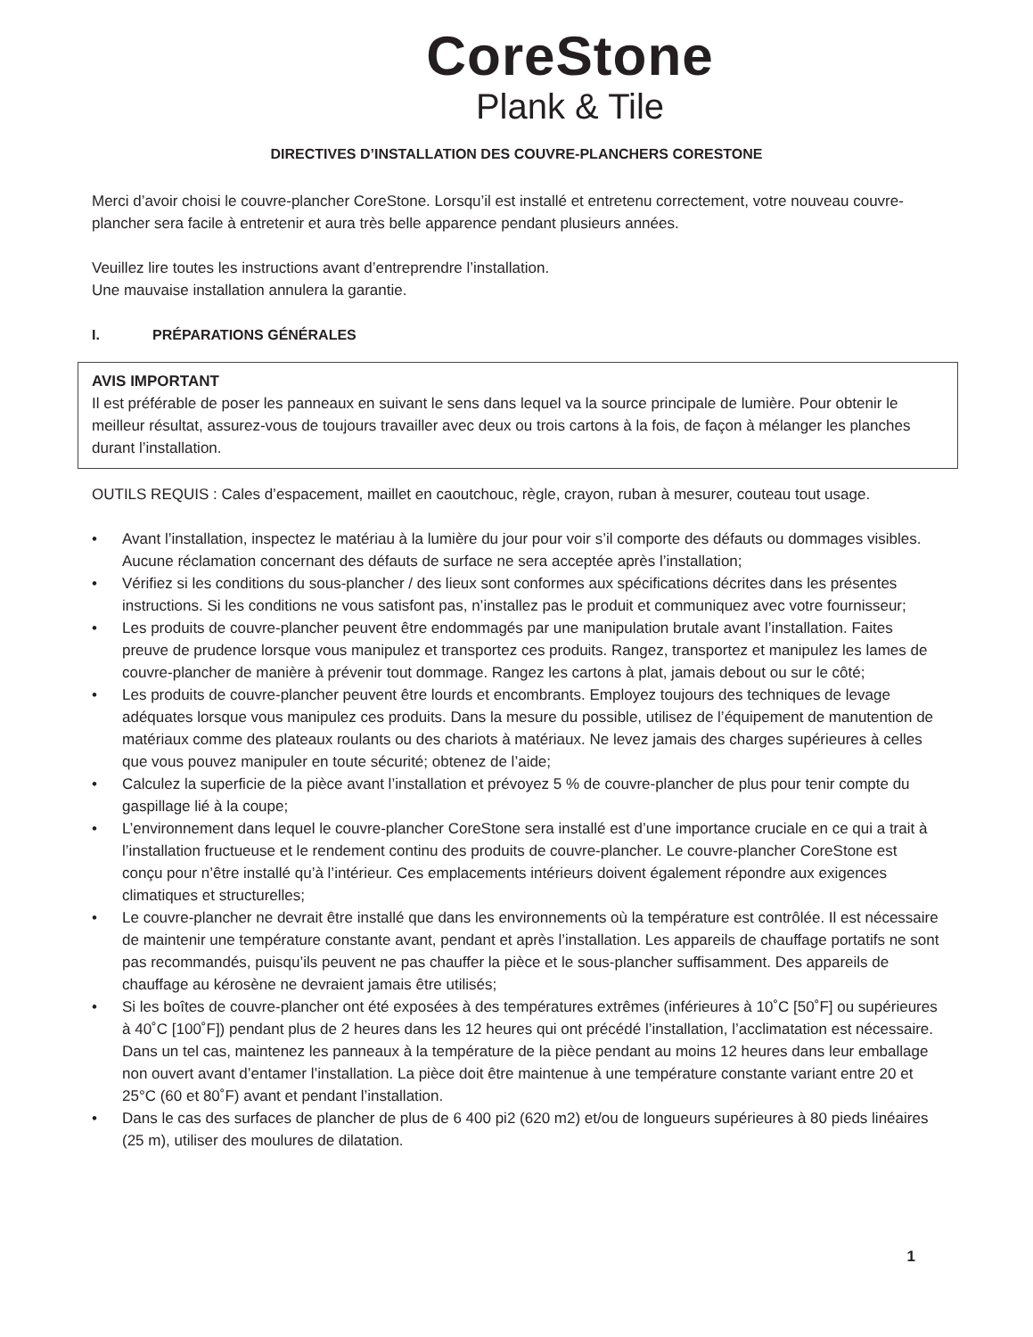CoreStone
Plank & Tile
DIRECTIVES D’INSTALLATION DES COUVRE-PLANCHERS CORESTONE
Merci d’avoir choisi le couvre-plancher CoreStone. Lorsqu’il est installé et entretenu correctement, votre nouveau couvre-plancher sera facile à entretenir et aura très belle apparence pendant plusieurs années.
Veuillez lire toutes les instructions avant d’entreprendre l’installation.
Une mauvaise installation annulera la garantie.
I. PRÉPARATIONS GÉNÉRALES
AVIS IMPORTANT
Il est préférable de poser les panneaux en suivant le sens dans lequel va la source principale de lumière. Pour obtenir le meilleur résultat, assurez-vous de toujours travailler avec deux ou trois cartons à la fois, de façon à mélanger les planches durant l’installation.
OUTILS REQUIS : Cales d’espacement, maillet en caoutchouc, règle, crayon, ruban à mesurer, couteau tout usage.
• Avant l’installation, inspectez le matériau à la lumière du jour pour voir s’il comporte des défauts ou dommages visibles. Aucune réclamation concernant des défauts de surface ne sera acceptée après l’installation;
• Vérifiez si les conditions du sous-plancher / des lieux sont conformes aux spécifications décrites dans les présentes instructions. Si les conditions ne vous satisfont pas, n’installez pas le produit et communiquez avec votre fournisseur;
• Les produits de couvre-plancher peuvent être endommagés par une manipulation brutale avant l’installation. Faites preuve de prudence lorsque vous manipulez et transportez ces produits. Rangez, transportez et manipulez les lames de couvre-plancher de manière à prévenir tout dommage. Rangez les cartons à plat, jamais debout ou sur le côté;
• Les produits de couvre-plancher peuvent être lourds et encombrants. Employez toujours des techniques de levage adéquates lorsque vous manipulez ces produits. Dans la mesure du possible, utilisez de l’équipement de manutention de matériaux comme des plateaux roulants ou des chariots à matériaux. Ne levez jamais des charges supérieures à celles que vous pouvez manipuler en toute sécurité; obtenez de l’aide;
• Calculez la superficie de la pièce avant l’installation et prévoyez 5 % de couvre-plancher de plus pour tenir compte du gaspillage lié à la coupe;
• L’environnement dans lequel le couvre-plancher CoreStone sera installé est d’une importance cruciale en ce qui a trait à l’installation fructueuse et le rendement continu des produits de couvre-plancher. Le couvre-plancher CoreStone est conçu pour n’être installé qu’à l’intérieur. Ces emplacements intérieurs doivent également répondre aux exigences climatiques et structurelles;
• Le couvre-plancher ne devrait être installé que dans les environnements où la température est contrôlée. Il est nécessaire de maintenir une température constante avant, pendant et après l’installation. Les appareils de chauffage portatifs ne sont pas recommandés, puisqu’ils peuvent ne pas chauffer la pièce et le sous-plancher suffisamment. Des appareils de chauffage au kérosène ne devraient jamais être utilisés;
• Si les boîtes de couvre-plancher ont été exposées à des températures extrêmes (inférieures à 10˚C [50˚F] ou supérieures à 40˚C [100˚F]) pendant plus de 2 heures dans les 12 heures qui ont précédé l’installation, l’acclimatation est nécessaire. Dans un tel cas, maintenez les panneaux à la température de la pièce pendant au moins 12 heures dans leur emballage non ouvert avant d’entamer l’installation. La pièce doit être maintenue à une température constante variant entre 20 et 25°C (60 et 80˚F) avant et pendant l’installation.
• Dans le cas des surfaces de plancher de plus de 6 400 pi2 (620 m2) et/ou de longueurs supérieures à 80 pieds linéaires (25 m), utiliser des moulures de dilatation.
1